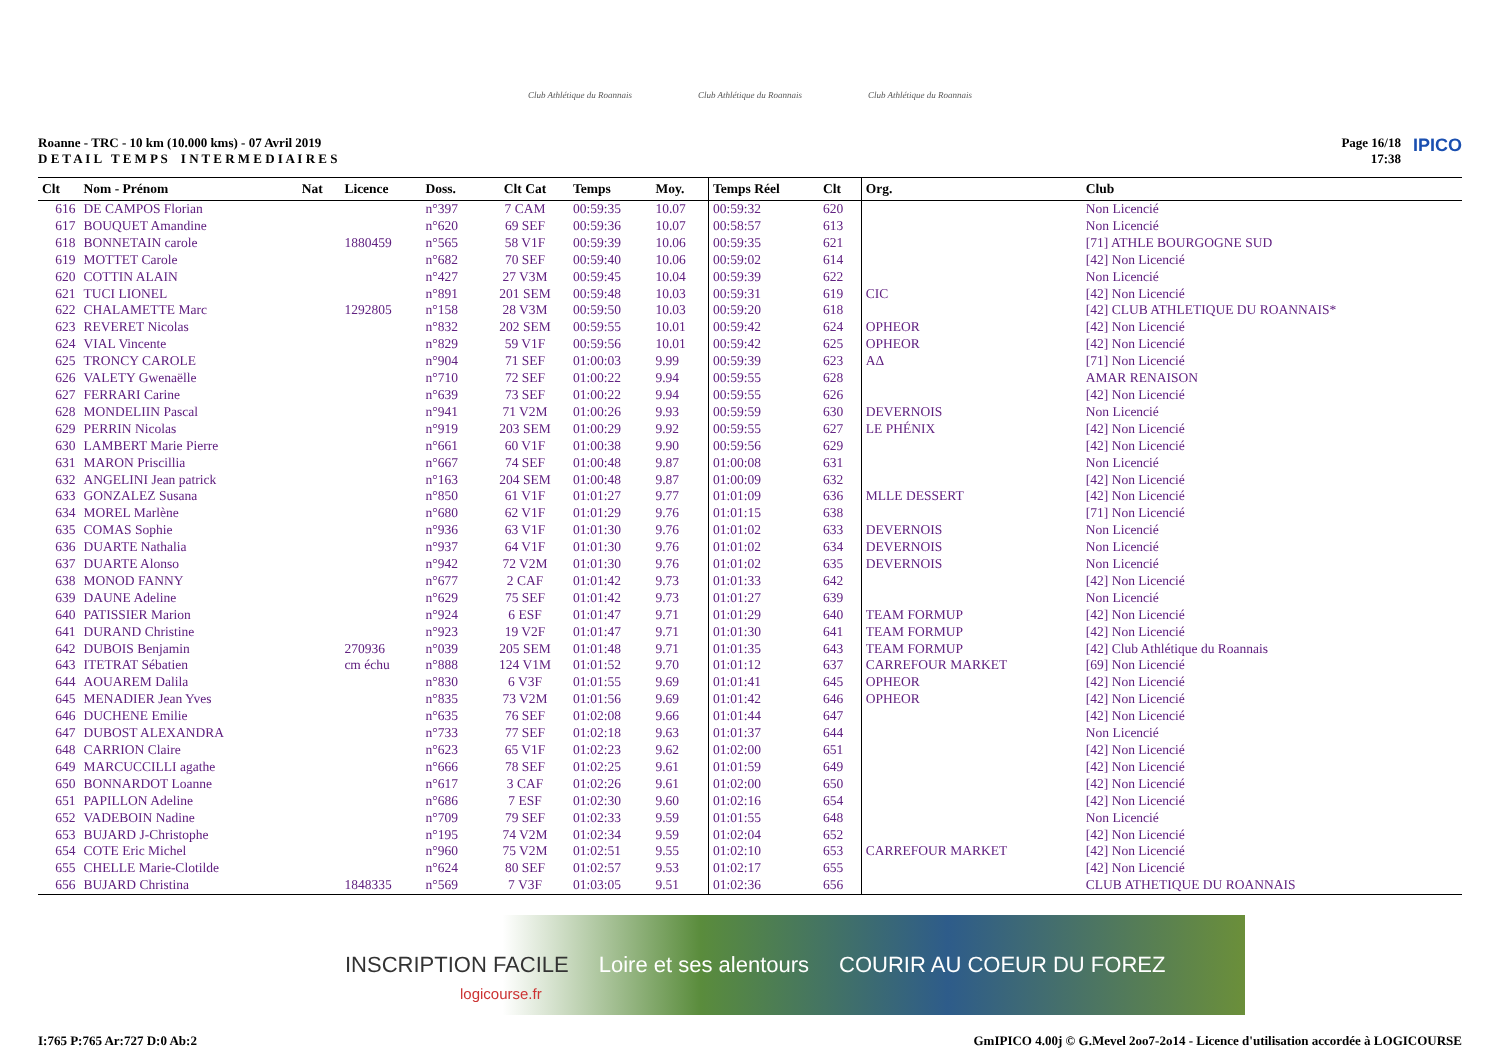Club Athlétique du Roannais
Club Athlétique du Roannais
Club Athlétique du Roannais
Roanne - TRC - 10 km (10.000 kms) - 07 Avril 2019
D E T A I L T E M P S I N T E R M E D I A I R E S
Page 16/18
17:38
IPICO
| Clt | Nom - Prénom | Nat | Licence | Doss. | Clt Cat | Temps | Moy. | Temps Réel | Clt | Org. | Club |
| --- | --- | --- | --- | --- | --- | --- | --- | --- | --- | --- | --- |
| 616 | DE CAMPOS Florian | | | n°397 | 7 CAM | 00:59:35 | 10.07 | 00:59:32 | 620 | | Non Licencié |
| 617 | BOUQUET Amandine | | | n°620 | 69 SEF | 00:59:36 | 10.07 | 00:58:57 | 613 | | Non Licencié |
| 618 | BONNETAIN carole | | 1880459 | n°565 | 58 V1F | 00:59:39 | 10.06 | 00:59:35 | 621 | | [71] ATHLE BOURGOGNE SUD |
| 619 | MOTTET Carole | | | n°682 | 70 SEF | 00:59:40 | 10.06 | 00:59:02 | 614 | | [42] Non Licencié |
| 620 | COTTIN ALAIN | | | n°427 | 27 V3M | 00:59:45 | 10.04 | 00:59:39 | 622 | | Non Licencié |
| 621 | TUCI LIONEL | | | n°891 | 201 SEM | 00:59:48 | 10.03 | 00:59:31 | 619 | CIC | [42] Non Licencié |
| 622 | CHALAMETTE Marc | | 1292805 | n°158 | 28 V3M | 00:59:50 | 10.03 | 00:59:20 | 618 | | [42] CLUB ATHLETIQUE DU ROANNAIS* |
| 623 | REVERET Nicolas | | | n°832 | 202 SEM | 00:59:55 | 10.01 | 00:59:42 | 624 | OPHEOR | [42] Non Licencié |
| 624 | VIAL Vincente | | | n°829 | 59 V1F | 00:59:56 | 10.01 | 00:59:42 | 625 | OPHEOR | [42] Non Licencié |
| 625 | TRONCY CAROLE | | | n°904 | 71 SEF | 01:00:03 | 9.99 | 00:59:39 | 623 | AΔ | [71] Non Licencié |
| 626 | VALETY Gwenaëlle | | | n°710 | 72 SEF | 01:00:22 | 9.94 | 00:59:55 | 628 | | AMAR RENAISON |
| 627 | FERRARI Carine | | | n°639 | 73 SEF | 01:00:22 | 9.94 | 00:59:55 | 626 | | [42] Non Licencié |
| 628 | MONDELIIN Pascal | | | n°941 | 71 V2M | 01:00:26 | 9.93 | 00:59:59 | 630 | DEVERNOIS | Non Licencié |
| 629 | PERRIN Nicolas | | | n°919 | 203 SEM | 01:00:29 | 9.92 | 00:59:55 | 627 | LE PHÉNIX | [42] Non Licencié |
| 630 | LAMBERT Marie Pierre | | | n°661 | 60 V1F | 01:00:38 | 9.90 | 00:59:56 | 629 | | [42] Non Licencié |
| 631 | MARON Priscillia | | | n°667 | 74 SEF | 01:00:48 | 9.87 | 01:00:08 | 631 | | Non Licencié |
| 632 | ANGELINI Jean patrick | | | n°163 | 204 SEM | 01:00:48 | 9.87 | 01:00:09 | 632 | | [42] Non Licencié |
| 633 | GONZALEZ Susana | | | n°850 | 61 V1F | 01:01:27 | 9.77 | 01:01:09 | 636 | MLLE DESSERT | [42] Non Licencié |
| 634 | MOREL Marlène | | | n°680 | 62 V1F | 01:01:29 | 9.76 | 01:01:15 | 638 | | [71] Non Licencié |
| 635 | COMAS Sophie | | | n°936 | 63 V1F | 01:01:30 | 9.76 | 01:01:02 | 633 | DEVERNOIS | Non Licencié |
| 636 | DUARTE Nathalia | | | n°937 | 64 V1F | 01:01:30 | 9.76 | 01:01:02 | 634 | DEVERNOIS | Non Licencié |
| 637 | DUARTE Alonso | | | n°942 | 72 V2M | 01:01:30 | 9.76 | 01:01:02 | 635 | DEVERNOIS | Non Licencié |
| 638 | MONOD FANNY | | | n°677 | 2 CAF | 01:01:42 | 9.73 | 01:01:33 | 642 | | [42] Non Licencié |
| 639 | DAUNE Adeline | | | n°629 | 75 SEF | 01:01:42 | 9.73 | 01:01:27 | 639 | | Non Licencié |
| 640 | PATISSIER Marion | | | n°924 | 6 ESF | 01:01:47 | 9.71 | 01:01:29 | 640 | TEAM FORMUP | [42] Non Licencié |
| 641 | DURAND Christine | | | n°923 | 19 V2F | 01:01:47 | 9.71 | 01:01:30 | 641 | TEAM FORMUP | [42] Non Licencié |
| 642 | DUBOIS Benjamin | | 270936 | n°039 | 205 SEM | 01:01:48 | 9.71 | 01:01:35 | 643 | TEAM FORMUP | [42] Club Athlétique du Roannais |
| 643 | ITETRAT Sébatien | | cm échu | n°888 | 124 V1M | 01:01:52 | 9.70 | 01:01:12 | 637 | CARREFOUR MARKET | [69] Non Licencié |
| 644 | AOUAREM Dalila | | | n°830 | 6 V3F | 01:01:55 | 9.69 | 01:01:41 | 645 | OPHEOR | [42] Non Licencié |
| 645 | MENADIER Jean Yves | | | n°835 | 73 V2M | 01:01:56 | 9.69 | 01:01:42 | 646 | OPHEOR | [42] Non Licencié |
| 646 | DUCHENE Emilie | | | n°635 | 76 SEF | 01:02:08 | 9.66 | 01:01:44 | 647 | | [42] Non Licencié |
| 647 | DUBOST ALEXANDRA | | | n°733 | 77 SEF | 01:02:18 | 9.63 | 01:01:37 | 644 | | Non Licencié |
| 648 | CARRION Claire | | | n°623 | 65 V1F | 01:02:23 | 9.62 | 01:02:00 | 651 | | [42] Non Licencié |
| 649 | MARCUCCILLI agathe | | | n°666 | 78 SEF | 01:02:25 | 9.61 | 01:01:59 | 649 | | [42] Non Licencié |
| 650 | BONNARDOT Loanne | | | n°617 | 3 CAF | 01:02:26 | 9.61 | 01:02:00 | 650 | | [42] Non Licencié |
| 651 | PAPILLON Adeline | | | n°686 | 7 ESF | 01:02:30 | 9.60 | 01:02:16 | 654 | | [42] Non Licencié |
| 652 | VADEBOIN Nadine | | | n°709 | 79 SEF | 01:02:33 | 9.59 | 01:01:55 | 648 | | Non Licencié |
| 653 | BUJARD J-Christophe | | | n°195 | 74 V2M | 01:02:34 | 9.59 | 01:02:04 | 652 | | [42] Non Licencié |
| 654 | COTE Eric Michel | | | n°960 | 75 V2M | 01:02:51 | 9.55 | 01:02:10 | 653 | CARREFOUR MARKET | [42] Non Licencié |
| 655 | CHELLE Marie-Clotilde | | | n°624 | 80 SEF | 01:02:57 | 9.53 | 01:02:17 | 655 | | [42] Non Licencié |
| 656 | BUJARD Christina | | 1848335 | n°569 | 7 V3F | 01:03:05 | 9.51 | 01:02:36 | 656 | | CLUB ATHETIQUE DU ROANNAIS |
INSCRIPTION FACILE Loire et ses alentours COURIR AU COEUR DU FOREZ
logicourse.fr
I:765 P:765 Ar:727 D:0 Ab:2 GmIPICO 4.00j © G.Mevel 2oo7-2o14 - Licence d'utilisation accordée à LOGICOURSE